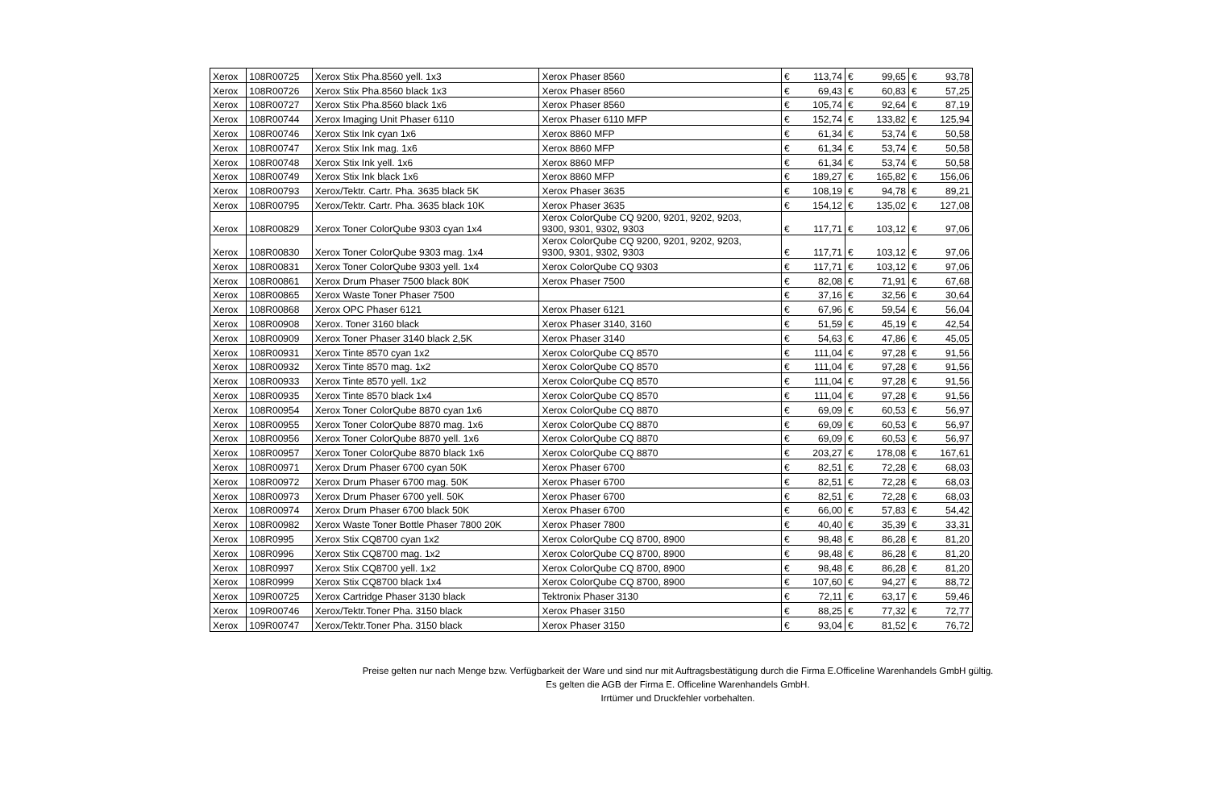| Xerox | 108R00725 | Xerox Stix Pha.8560 yell. 1x3 | Xerox Phaser 8560 | € | 113,74 | € | 99,65 | € | 93,78 |
| Xerox | 108R00726 | Xerox Stix Pha.8560 black 1x3 | Xerox Phaser 8560 | € | 69,43 | € | 60,83 | € | 57,25 |
| Xerox | 108R00727 | Xerox Stix Pha.8560 black 1x6 | Xerox Phaser 8560 | € | 105,74 | € | 92,64 | € | 87,19 |
| Xerox | 108R00744 | Xerox Imaging Unit Phaser 6110 | Xerox Phaser 6110 MFP | € | 152,74 | € | 133,82 | € | 125,94 |
| Xerox | 108R00746 | Xerox Stix Ink cyan 1x6 | Xerox 8860 MFP | € | 61,34 | € | 53,74 | € | 50,58 |
| Xerox | 108R00747 | Xerox Stix Ink mag. 1x6 | Xerox 8860 MFP | € | 61,34 | € | 53,74 | € | 50,58 |
| Xerox | 108R00748 | Xerox Stix Ink yell. 1x6 | Xerox 8860 MFP | € | 61,34 | € | 53,74 | € | 50,58 |
| Xerox | 108R00749 | Xerox Stix Ink black 1x6 | Xerox 8860 MFP | € | 189,27 | € | 165,82 | € | 156,06 |
| Xerox | 108R00793 | Xerox/Tektr. Cartr. Pha. 3635 black 5K | Xerox Phaser 3635 | € | 108,19 | € | 94,78 | € | 89,21 |
| Xerox | 108R00795 | Xerox/Tektr. Cartr. Pha. 3635 black 10K | Xerox Phaser 3635 | € | 154,12 | € | 135,02 | € | 127,08 |
| Xerox | 108R00829 | Xerox Toner ColorQube 9303 cyan 1x4 | Xerox ColorQube CQ 9200, 9201, 9202, 9203, 9300, 9301, 9302, 9303 | € | 117,71 | € | 103,12 | € | 97,06 |
| Xerox | 108R00830 | Xerox Toner ColorQube 9303 mag. 1x4 | Xerox ColorQube CQ 9200, 9201, 9202, 9203, 9300, 9301, 9302, 9303 | € | 117,71 | € | 103,12 | € | 97,06 |
| Xerox | 108R00831 | Xerox Toner ColorQube 9303 yell. 1x4 | Xerox ColorQube CQ 9303 | € | 117,71 | € | 103,12 | € | 97,06 |
| Xerox | 108R00861 | Xerox Drum Phaser 7500 black 80K | Xerox Phaser 7500 | € | 82,08 | € | 71,91 | € | 67,68 |
| Xerox | 108R00865 | Xerox Waste Toner Phaser 7500 | | € | 37,16 | € | 32,56 | € | 30,64 |
| Xerox | 108R00868 | Xerox OPC Phaser 6121 | Xerox Phaser 6121 | € | 67,96 | € | 59,54 | € | 56,04 |
| Xerox | 108R00908 | Xerox. Toner 3160 black | Xerox Phaser 3140, 3160 | € | 51,59 | € | 45,19 | € | 42,54 |
| Xerox | 108R00909 | Xerox Toner Phaser 3140 black 2,5K | Xerox Phaser 3140 | € | 54,63 | € | 47,86 | € | 45,05 |
| Xerox | 108R00931 | Xerox Tinte 8570 cyan 1x2 | Xerox ColorQube CQ 8570 | € | 111,04 | € | 97,28 | € | 91,56 |
| Xerox | 108R00932 | Xerox Tinte 8570 mag. 1x2 | Xerox ColorQube CQ 8570 | € | 111,04 | € | 97,28 | € | 91,56 |
| Xerox | 108R00933 | Xerox Tinte 8570 yell. 1x2 | Xerox ColorQube CQ 8570 | € | 111,04 | € | 97,28 | € | 91,56 |
| Xerox | 108R00935 | Xerox Tinte 8570 black 1x4 | Xerox ColorQube CQ 8570 | € | 111,04 | € | 97,28 | € | 91,56 |
| Xerox | 108R00954 | Xerox Toner ColorQube 8870 cyan 1x6 | Xerox ColorQube CQ 8870 | € | 69,09 | € | 60,53 | € | 56,97 |
| Xerox | 108R00955 | Xerox Toner ColorQube 8870 mag. 1x6 | Xerox ColorQube CQ 8870 | € | 69,09 | € | 60,53 | € | 56,97 |
| Xerox | 108R00956 | Xerox Toner ColorQube 8870 yell. 1x6 | Xerox ColorQube CQ 8870 | € | 69,09 | € | 60,53 | € | 56,97 |
| Xerox | 108R00957 | Xerox Toner ColorQube 8870 black 1x6 | Xerox ColorQube CQ 8870 | € | 203,27 | € | 178,08 | € | 167,61 |
| Xerox | 108R00971 | Xerox Drum Phaser 6700 cyan 50K | Xerox Phaser 6700 | € | 82,51 | € | 72,28 | € | 68,03 |
| Xerox | 108R00972 | Xerox Drum Phaser 6700 mag. 50K | Xerox Phaser 6700 | € | 82,51 | € | 72,28 | € | 68,03 |
| Xerox | 108R00973 | Xerox Drum Phaser 6700 yell. 50K | Xerox Phaser 6700 | € | 82,51 | € | 72,28 | € | 68,03 |
| Xerox | 108R00974 | Xerox Drum Phaser 6700 black 50K | Xerox Phaser 6700 | € | 66,00 | € | 57,83 | € | 54,42 |
| Xerox | 108R00982 | Xerox Waste Toner Bottle Phaser 7800 20K | Xerox Phaser 7800 | € | 40,40 | € | 35,39 | € | 33,31 |
| Xerox | 108R0995 | Xerox Stix CQ8700 cyan 1x2 | Xerox ColorQube CQ 8700, 8900 | € | 98,48 | € | 86,28 | € | 81,20 |
| Xerox | 108R0996 | Xerox Stix CQ8700 mag. 1x2 | Xerox ColorQube CQ 8700, 8900 | € | 98,48 | € | 86,28 | € | 81,20 |
| Xerox | 108R0997 | Xerox Stix CQ8700 yell. 1x2 | Xerox ColorQube CQ 8700, 8900 | € | 98,48 | € | 86,28 | € | 81,20 |
| Xerox | 108R0999 | Xerox Stix CQ8700 black 1x4 | Xerox ColorQube CQ 8700, 8900 | € | 107,60 | € | 94,27 | € | 88,72 |
| Xerox | 109R00725 | Xerox Cartridge Phaser 3130 black | Tektronix Phaser 3130 | € | 72,11 | € | 63,17 | € | 59,46 |
| Xerox | 109R00746 | Xerox/Tektr.Toner Pha. 3150 black | Xerox Phaser 3150 | € | 88,25 | € | 77,32 | € | 72,77 |
| Xerox | 109R00747 | Xerox/Tektr.Toner Pha. 3150 black | Xerox Phaser 3150 | € | 93,04 | € | 81,52 | € | 76,72 |
Preise gelten nur nach Menge bzw. Verfügbarkeit der Ware und sind nur mit Auftragsbestätigung durch die Firma E.Officeline Warenhandels GmbH gültig.
Es gelten die AGB der Firma E. Officeline Warenhandels GmbH.
Irrtümer und Druckfehler vorbehalten.